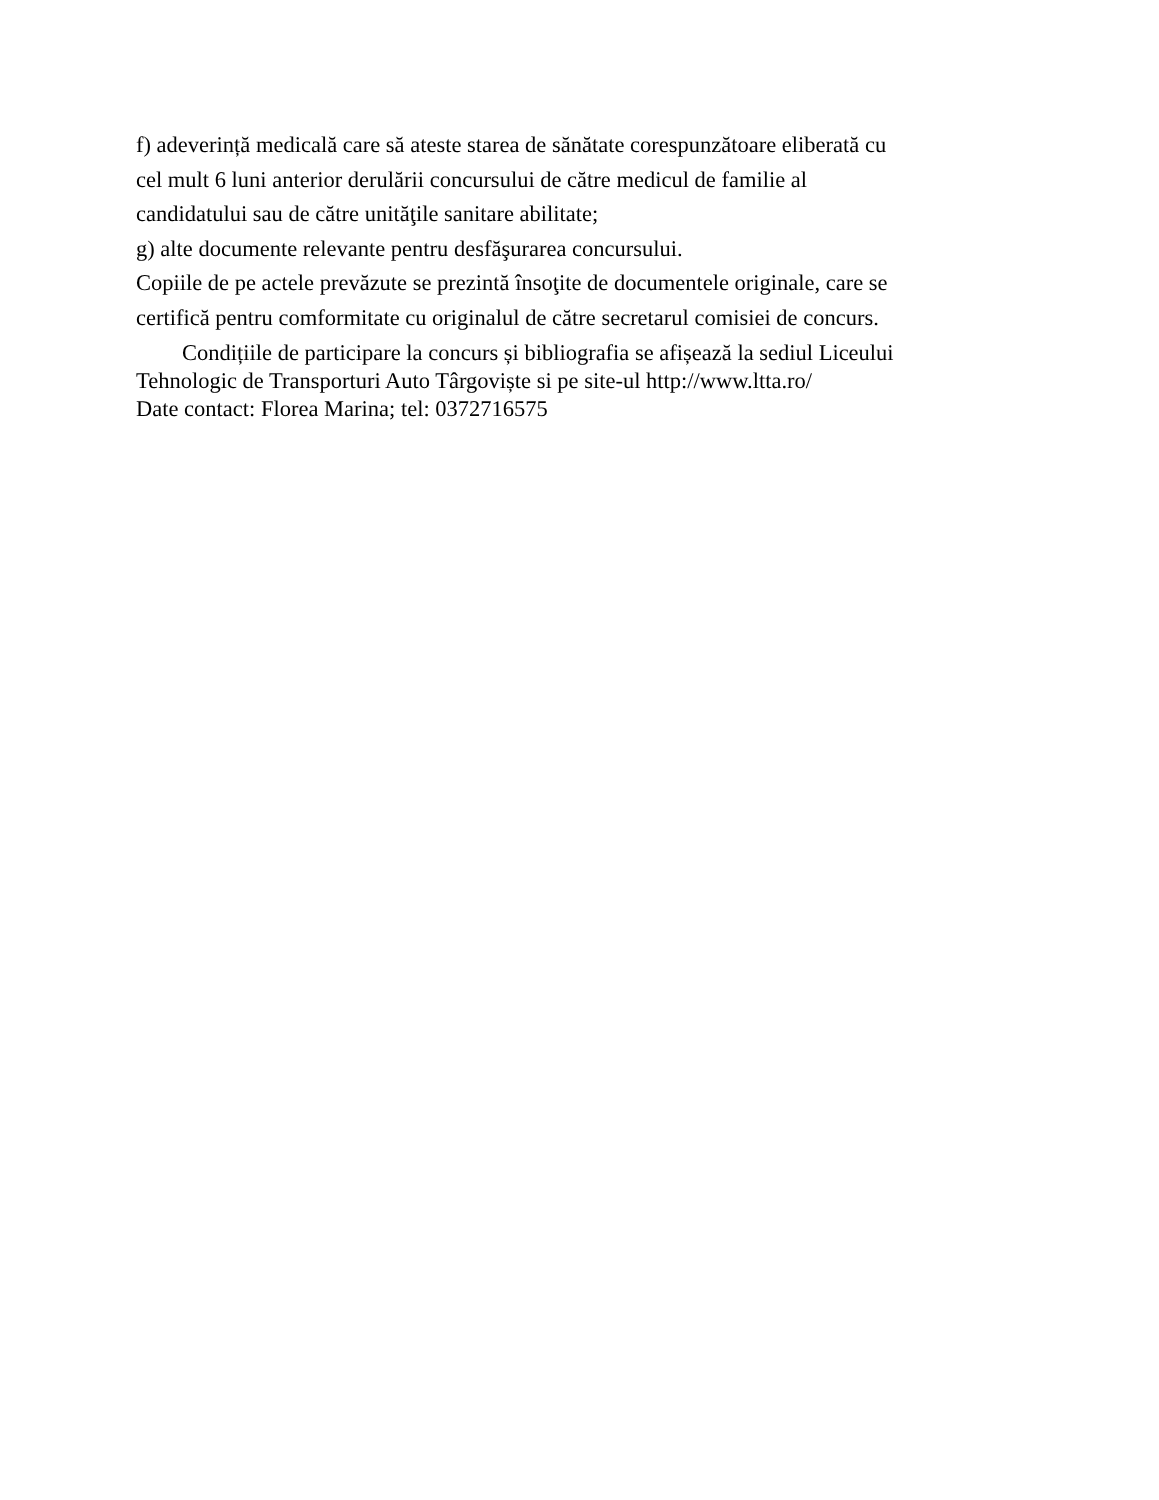f) adeverință medicală care să ateste starea de sănătate corespunzătoare eliberată cu
cel mult 6 luni anterior derulării concursului de către medicul de familie al
candidatului sau de către unităţile sanitare abilitate;
g) alte documente relevante pentru desfăşurarea concursului.
Copiile de pe actele prevăzute se prezintă însoţite de documentele originale, care se
certifică pentru comformitate cu originalul de către secretarul comisiei de concurs.
Condițiile de participare la concurs și bibliografia se afișează la sediul Liceului
Tehnologic de Transporturi Auto Târgoviște si pe site-ul http://www.ltta.ro/
Date contact: Florea Marina; tel: 0372716575